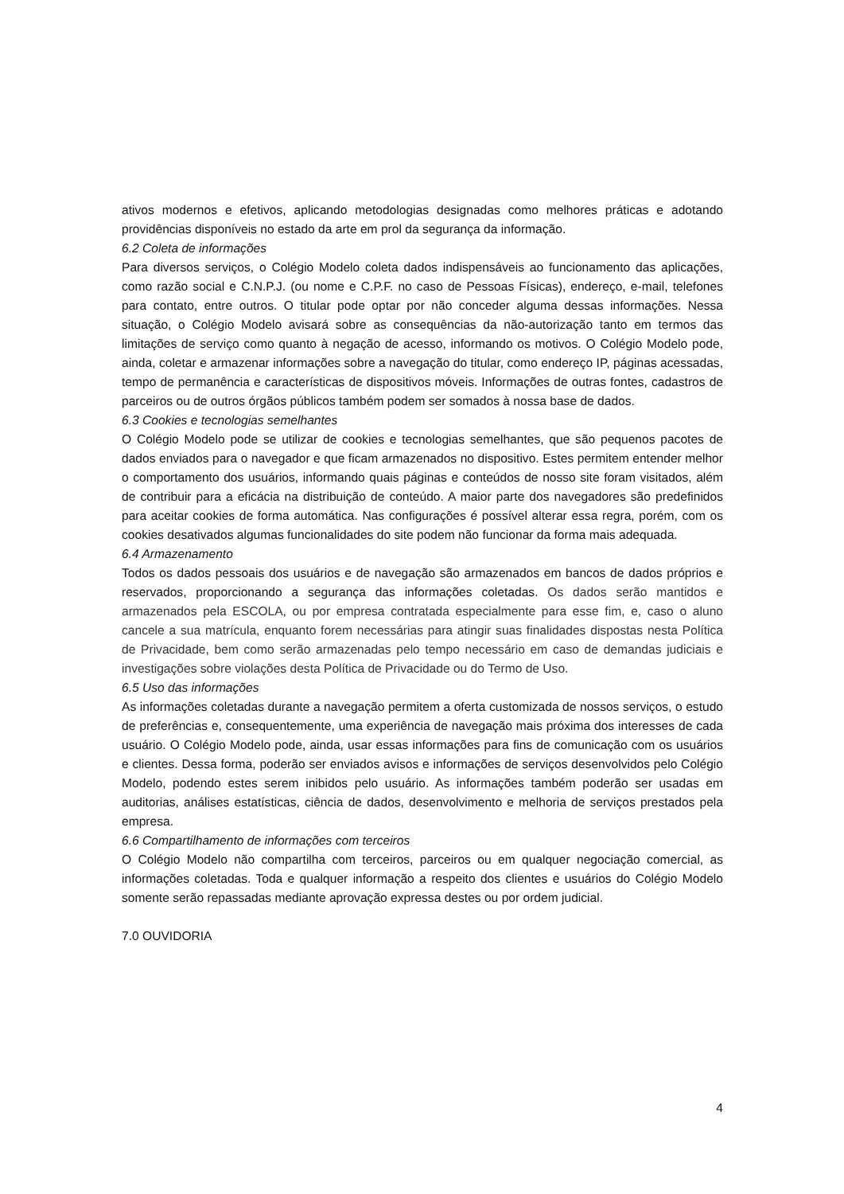ativos modernos e efetivos, aplicando metodologias designadas como melhores práticas e adotando providências disponíveis no estado da arte em prol da segurança da informação.
6.2 Coleta de informações
Para diversos serviços, o Colégio Modelo coleta dados indispensáveis ao funcionamento das aplicações, como razão social e C.N.P.J. (ou nome e C.P.F. no caso de Pessoas Físicas), endereço, e-mail, telefones para contato, entre outros. O titular pode optar por não conceder alguma dessas informações. Nessa situação, o Colégio Modelo avisará sobre as consequências da não-autorização tanto em termos das limitações de serviço como quanto à negação de acesso, informando os motivos. O Colégio Modelo pode, ainda, coletar e armazenar informações sobre a navegação do titular, como endereço IP, páginas acessadas, tempo de permanência e características de dispositivos móveis. Informações de outras fontes, cadastros de parceiros ou de outros órgãos públicos também podem ser somados à nossa base de dados.
6.3 Cookies e tecnologias semelhantes
O Colégio Modelo pode se utilizar de cookies e tecnologias semelhantes, que são pequenos pacotes de dados enviados para o navegador e que ficam armazenados no dispositivo. Estes permitem entender melhor o comportamento dos usuários, informando quais páginas e conteúdos de nosso site foram visitados, além de contribuir para a eficácia na distribuição de conteúdo. A maior parte dos navegadores são predefinidos para aceitar cookies de forma automática. Nas configurações é possível alterar essa regra, porém, com os cookies desativados algumas funcionalidades do site podem não funcionar da forma mais adequada.
6.4 Armazenamento
Todos os dados pessoais dos usuários e de navegação são armazenados em bancos de dados próprios e reservados, proporcionando a segurança das informações coletadas. Os dados serão mantidos e armazenados pela ESCOLA, ou por empresa contratada especialmente para esse fim, e, caso o aluno cancele a sua matrícula, enquanto forem necessárias para atingir suas finalidades dispostas nesta Política de Privacidade, bem como serão armazenadas pelo tempo necessário em caso de demandas judiciais e investigações sobre violações desta Política de Privacidade ou do Termo de Uso.
6.5 Uso das informações
As informações coletadas durante a navegação permitem a oferta customizada de nossos serviços, o estudo de preferências e, consequentemente, uma experiência de navegação mais próxima dos interesses de cada usuário. O Colégio Modelo pode, ainda, usar essas informações para fins de comunicação com os usuários e clientes. Dessa forma, poderão ser enviados avisos e informações de serviços desenvolvidos pelo Colégio Modelo, podendo estes serem inibidos pelo usuário. As informações também poderão ser usadas em auditorias, análises estatísticas, ciência de dados, desenvolvimento e melhoria de serviços prestados pela empresa.
6.6 Compartilhamento de informações com terceiros
O Colégio Modelo não compartilha com terceiros, parceiros ou em qualquer negociação comercial, as informações coletadas. Toda e qualquer informação a respeito dos clientes e usuários do Colégio Modelo somente serão repassadas mediante aprovação expressa destes ou por ordem judicial.
7.0 OUVIDORIA
4